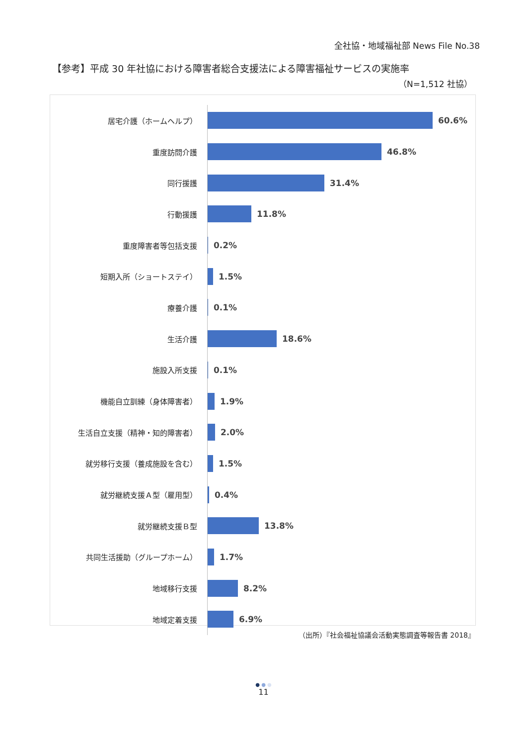全社協・地域福祉部 News File No.38
【参考】平成 30 年社協における障害者総合支援法による障害福祉サービスの実施率
（N=1,512 社協）
居宅介護（ホームヘルプ）
60.6%
重度訪問介護
46.8%
同行援護
31.4%
行動援護
11.8%
重度障害者等包括支援
0.2%
短期入所（ショートステイ）
1.5%
療養介護
0.1%
生活介護
18.6%
施設入所支援
0.1%
機能自立訓練（身体障害者）
1.9%
生活自立支援（精神・知的障害者）
2.0%
就労移行支援（養成施設を含む）
1.5%
就労継続支援Ａ型（雇用型）
0.4%
就労継続支援Ｂ型
13.8%
共同生活援助（グループホーム）
1.7%
地域移行支援
8.2%
地域定着支援
6.9%
（出所）『社会福祉協議会活動実態調査等報告書 2018』
● ● ●
11